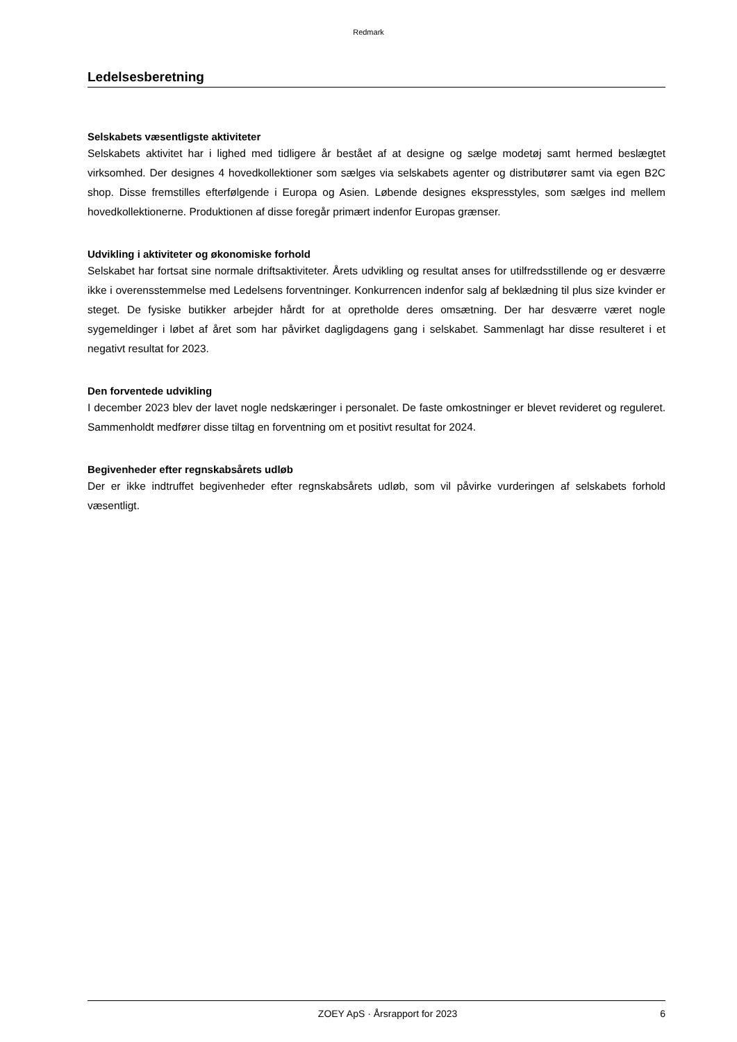Redmark
Ledelsesberetning
Selskabets væsentligste aktiviteter
Selskabets aktivitet har i lighed med tidligere år bestået af at designe og sælge modetøj samt hermed beslægtet virksomhed. Der designes 4 hovedkollektioner som sælges via selskabets agenter og distributører samt via egen B2C shop. Disse fremstilles efterfølgende i Europa og Asien. Løbende designes ekspresstyles, som sælges ind mellem hovedkollektionerne. Produktionen af disse foregår primært indenfor Europas grænser.
Udvikling i aktiviteter og økonomiske forhold
Selskabet har fortsat sine normale driftsaktiviteter. Årets udvikling og resultat anses for utilfredsstillende og er desværre ikke i overensstemmelse med Ledelsens forventninger. Konkurrencen indenfor salg af beklædning til plus size kvinder er steget. De fysiske butikker arbejder hårdt for at opretholde deres omsætning. Der har desværre været nogle sygemeldinger i løbet af året som har påvirket dagligdagens gang i selskabet. Sammenlagt har disse resulteret i et negativt resultat for 2023.
Den forventede udvikling
I december 2023 blev der lavet nogle nedskæringer i personalet. De faste omkostninger er blevet revideret og reguleret. Sammenholdt medfører disse tiltag en forventning om et positivt resultat for 2024.
Begivenheder efter regnskabsårets udløb
Der er ikke indtruffet begivenheder efter regnskabsårets udløb, som vil påvirke vurderingen af selskabets forhold væsentligt.
ZOEY ApS · Årsrapport for 2023 6